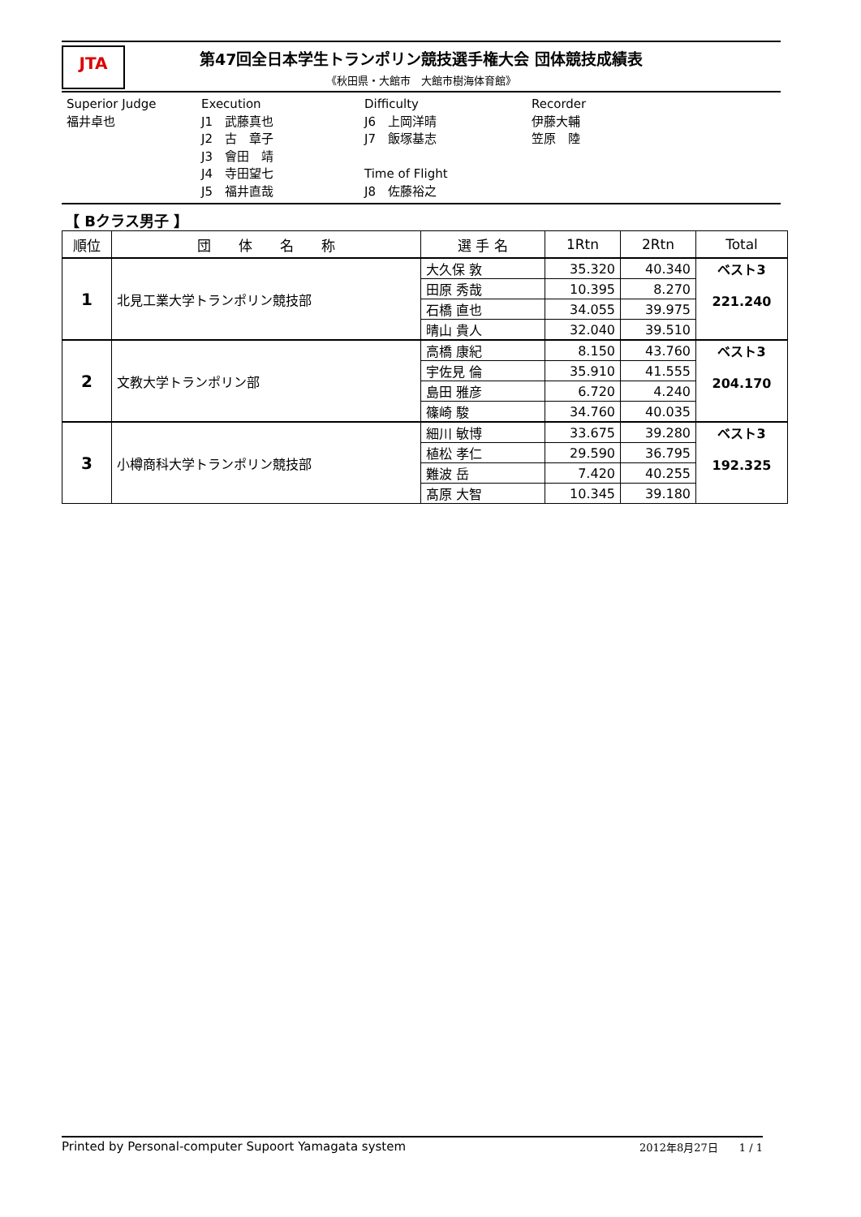JTA
第47回全日本学生トランポリン競技選手権大会 団体競技成績表
《秋田県・大館市　大館市樹海体育館》
Superior Judge
福井卓也
Execution
J1　武藤真也
J2　古　章子
J3　會田　靖
J4　寺田望七
J5　福井直哉
Difficulty
J6　上岡洋晴
J7　飯塚基志
Time of Flight
J8　佐藤裕之
Recorder
伊藤大輔
笠原　陸
【 Bクラス男子 】
| 順位 | 団 体 名 称 | 選 手 名 | 1Rtn | 2Rtn | Total |
| --- | --- | --- | --- | --- | --- |
| 1 | 北見工業大学トランポリン競技部 | 大久保 敦 | 35.320 | 40.340 | ベスト3 221.240 |
| | | 田原 秀哉 | 10.395 | 8.270 | |
| | | 石橋 直也 | 34.055 | 39.975 | |
| | | 晴山 貴人 | 32.040 | 39.510 | |
| 2 | 文教大学トランポリン部 | 高橋 康紀 | 8.150 | 43.760 | ベスト3 204.170 |
| | | 宇佐見 倫 | 35.910 | 41.555 | |
| | | 島田 雅彦 | 6.720 | 4.240 | |
| | | 篠崎 駿 | 34.760 | 40.035 | |
| 3 | 小樽商科大学トランポリン競技部 | 細川 敏博 | 33.675 | 39.280 | ベスト3 192.325 |
| | | 植松 孝仁 | 29.590 | 36.795 | |
| | | 難波 岳 | 7.420 | 40.255 | |
| | | 髙原 大智 | 10.345 | 39.180 | |
Printed by Personal-computer Supoort Yamagata system 2012年8月27日　　1 / 1